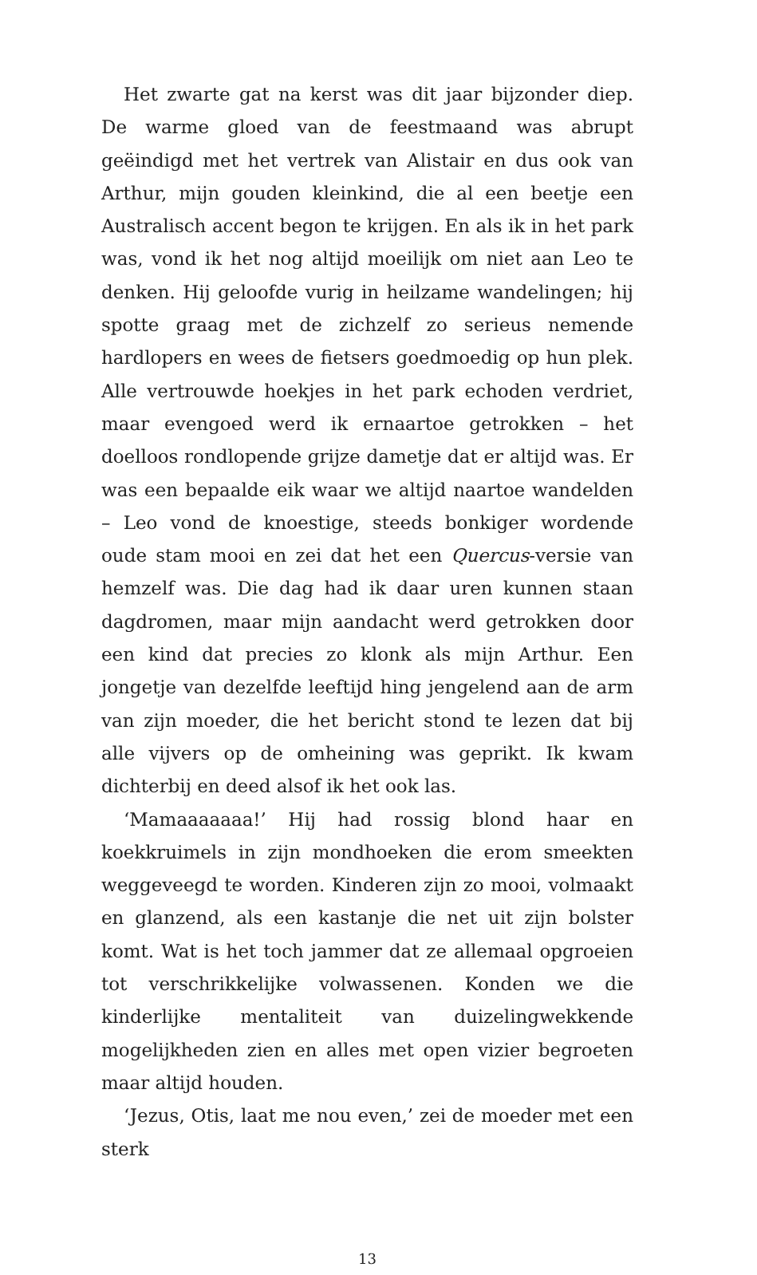Het zwarte gat na kerst was dit jaar bijzonder diep. De warme gloed van de feestmaand was abrupt geëindigd met het vertrek van Alistair en dus ook van Arthur, mijn gouden kleinkind, die al een beetje een Australisch accent begon te krijgen. En als ik in het park was, vond ik het nog altijd moeilijk om niet aan Leo te denken. Hij geloofde vurig in heilzame wandelingen; hij spotte graag met de zichzelf zo serieus nemende hardlopers en wees de fietsers goedmoedig op hun plek. Alle vertrouwde hoekjes in het park echoden verdriet, maar evengoed werd ik ernaartoe getrokken – het doelloos rondlopende grijze dametje dat er altijd was. Er was een bepaalde eik waar we altijd naartoe wandelden – Leo vond de knoestige, steeds bonkiger wordende oude stam mooi en zei dat het een Quercus-versie van hemzelf was. Die dag had ik daar uren kunnen staan dagdromen, maar mijn aandacht werd getrokken door een kind dat precies zo klonk als mijn Arthur. Een jongetje van dezelfde leeftijd hing jengelend aan de arm van zijn moeder, die het bericht stond te lezen dat bij alle vijvers op de omheining was geprikt. Ik kwam dichterbij en deed alsof ik het ook las.
‘Mamaaaaaaa!’ Hij had rossig blond haar en koekkruimels in zijn mondhoeken die erom smeekten weggeveegd te worden. Kinderen zijn zo mooi, volmaakt en glanzend, als een kastanje die net uit zijn bolster komt. Wat is het toch jammer dat ze allemaal opgroeien tot verschrikkelijke volwassenen. Konden we die kinderlijke mentaliteit van duizelingwekkende mogelijkheden zien en alles met open vizier begroeten maar altijd houden.
‘Jezus, Otis, laat me nou even,’ zei de moeder met een sterk
13